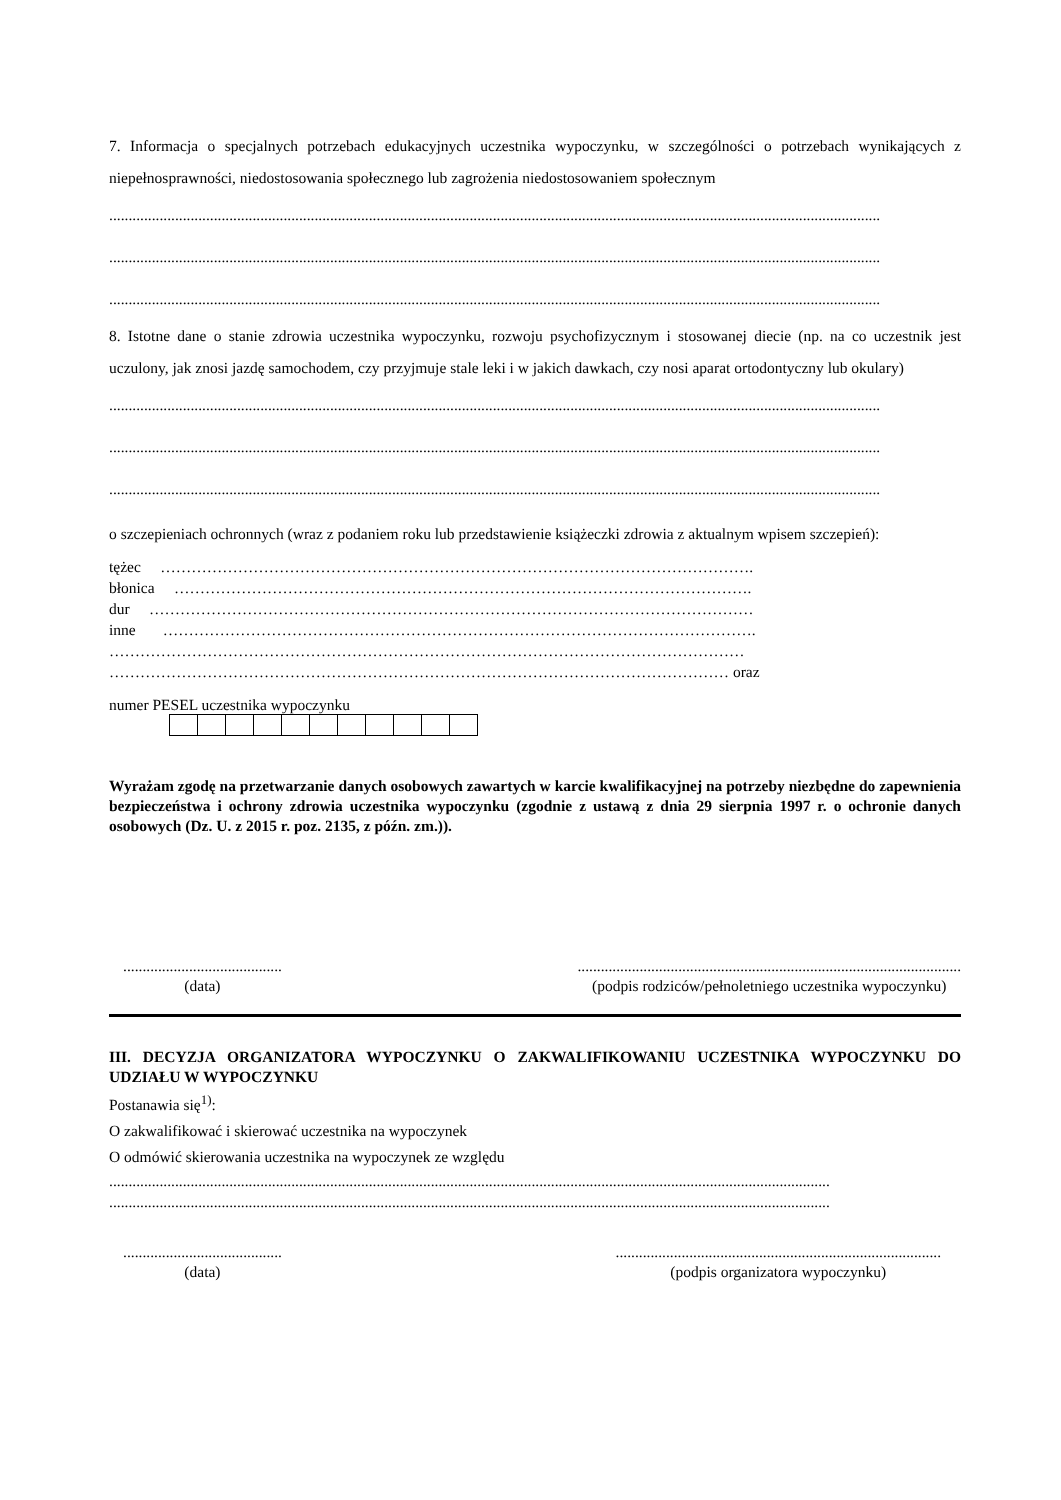7. Informacja o specjalnych potrzebach edukacyjnych uczestnika wypoczynku, w szczególności o potrzebach wynikających z niepełnosprawności, niedostosowania społecznego lub zagrożenia niedostosowaniem społecznym
.......................................................................................................................................................................................................
.......................................................................................................................................................................................................
.......................................................................................................................................................................................................
8. Istotne dane o stanie zdrowia uczestnika wypoczynku, rozwoju psychofizycznym i stosowanej diecie (np. na co uczestnik jest uczulony, jak znosi jazdę samochodem, czy przyjmuje stale leki i w jakich dawkach, czy nosi aparat ortodontyczny lub okulary)
.......................................................................................................................................................................................................
.......................................................................................................................................................................................................
.......................................................................................................................................................................................................
o szczepieniach ochronnych (wraz z podaniem roku lub przedstawienie książeczki zdrowia z aktualnym wpisem szczepień):
tężec …………………………………………………………………………………………………….
błonica ………………………………………………………………………………………………….
dur ………………………………………………………………………………………………………
inne …………………………………………………………………………………………………….
……………………………………………………………………………………………………………
………………………………………………………………………………………………………… oraz
numer PESEL uczestnika wypoczynku
Wyrażam zgodę na przetwarzanie danych osobowych zawartych w karcie kwalifikacyjnej na potrzeby niezbędne do zapewnienia bezpieczeństwa i ochrony zdrowia uczestnika wypoczynku (zgodnie z ustawą z dnia 29 sierpnia 1997 r. o ochronie danych osobowych (Dz. U. z 2015 r. poz. 2135, z późn. zm.)).
.........................................
(data)
...................................................................................................
(podpis rodziców/pełnoletniego uczestnika wypoczynku)
III. DECYZJA ORGANIZATORA WYPOCZYNKU O ZAKWALIFIKOWANIU UCZESTNIKA WYPOCZYNKU DO UDZIAŁU W WYPOCZYNKU
Postanawia się<sup>1)</sup>:
O zakwalifikować i skierować uczestnika na wypoczynek
O odmówić skierowania uczestnika na wypoczynek ze względu
..........................................................................................................................................................................................
..........................................................................................................................................................................................
.........................................
(data)
....................................................................................
(podpis organizatora wypoczynku)